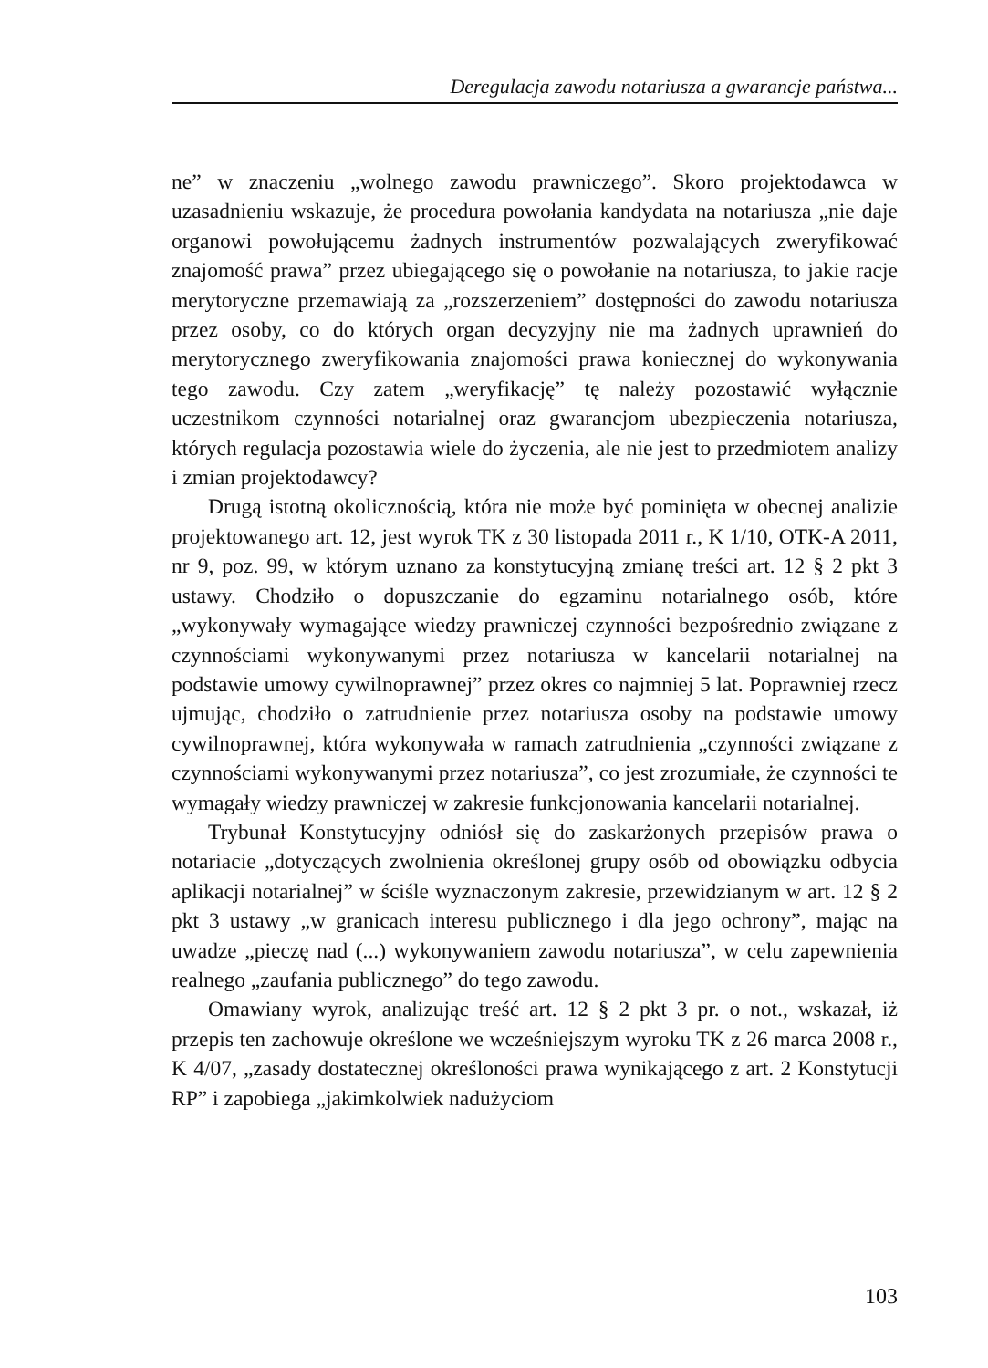Deregulacja zawodu notariusza a gwarancje państwa...
ne” w znaczeniu „wolnego zawodu prawniczego”. Skoro projektodawca w uzasadnieniu wskazuje, że procedura powołania kandydata na notariusza „nie daje organowi powołującemu żadnych instrumentów pozwalających zweryfikować znajomość prawa” przez ubiegającego się o powołanie na notariusza, to jakie racje merytoryczne przemawiają za „rozszerzeniem” dostępności do zawodu notariusza przez osoby, co do których organ decyzyjny nie ma żadnych uprawnień do merytorycznego zweryfikowania znajomości prawa koniecznej do wykonywania tego zawodu. Czy zatem „weryfikację” tę należy pozostawić wyłącznie uczestnikom czynności notarialnej oraz gwarancjom ubezpieczenia notariusza, których regulacja pozostawia wiele do życzenia, ale nie jest to przedmiotem analizy i zmian projektodawcy?
Drugą istotną okolicznością, która nie może być pominięta w obecnej analizie projektowanego art. 12, jest wyrok TK z 30 listopada 2011 r., K 1/10, OTK-A 2011, nr 9, poz. 99, w którym uznano za konstytucyjną zmianę treści art. 12 § 2 pkt 3 ustawy. Chodziło o dopuszczanie do egzaminu notarialnego osób, które „wykonywały wymagające wiedzy prawniczej czynności bezpośrednio związane z czynnościami wykonywanymi przez notariusza w kancelarii notarialnej na podstawie umowy cywilnoprawnej” przez okres co najmniej 5 lat. Poprawniej rzecz ujmując, chodziło o zatrudnienie przez notariusza osoby na podstawie umowy cywilnoprawnej, która wykonywała w ramach zatrudnienia „czynności związane z czynnościami wykonywanymi przez notariusza”, co jest zrozumiałe, że czynności te wymagały wiedzy prawniczej w zakresie funkcjonowania kancelarii notarialnej.
Trybunał Konstytucyjny odniósł się do zaskarżonych przepisów prawa o notariacie „dotyczących zwolnienia określonej grupy osób od obowiązku odbycia aplikacji notarialnej” w ściśle wyznaczonym zakresie, przewidzianym w art. 12 § 2 pkt 3 ustawy „w granicach interesu publicznego i dla jego ochrony”, mając na uwadze „pieczę nad (...) wykonywaniem zawodu notariusza”, w celu zapewnienia realnego „zaufania publicznego” do tego zawodu.
Omawiany wyrok, analizując treść art. 12 § 2 pkt 3 pr. o not., wskazał, iż przepis ten zachowuje określone we wcześniejszym wyroku TK z 26 marca 2008 r., K 4/07, „zasady dostatecznej określoności prawa wynikającego z art. 2 Konstytucji RP” i zapobiega „jakimkolwiek nadużyciom
103